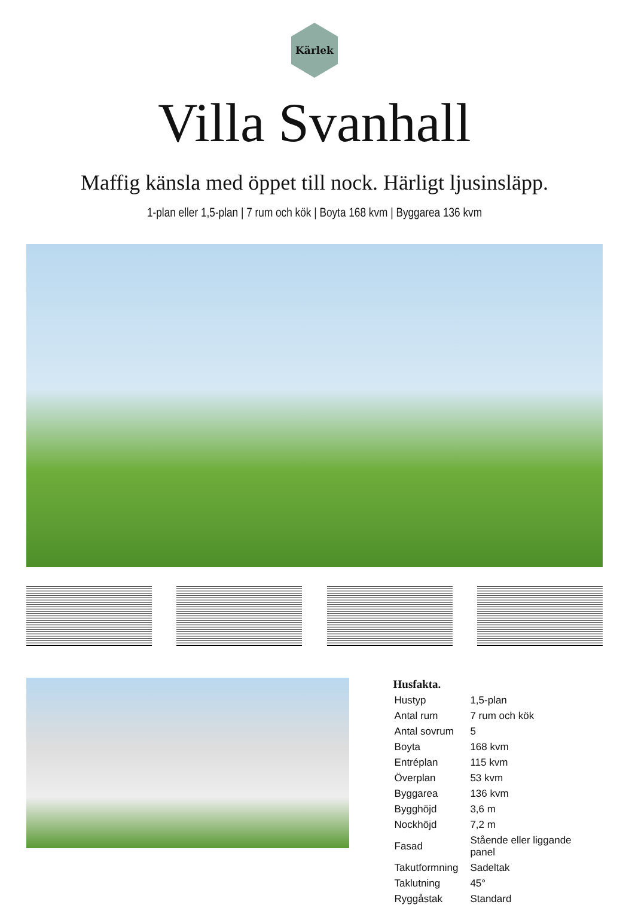Kärlek
Villa Svanhall
Maffig känsla med öppet till nock. Härligt ljusinsläpp.
1-plan eller 1,5-plan | 7 rum och kök | Boyta 168 kvm | Byggarea 136 kvm
Husfakta.
| Hustyp | 1,5-plan |
| Antal rum | 7 rum och kök |
| Antal sovrum | 5 |
| Boyta | 168 kvm |
| Entréplan | 115 kvm |
| Överplan | 53 kvm |
| Byggarea | 136 kvm |
| Bygghöjd | 3,6 m |
| Nockhöjd | 7,2 m |
| Fasad | Stående eller liggande panel |
| Takutformning | Sadeltak |
| Taklutning | 45° |
| Ryggåstak | Standard |